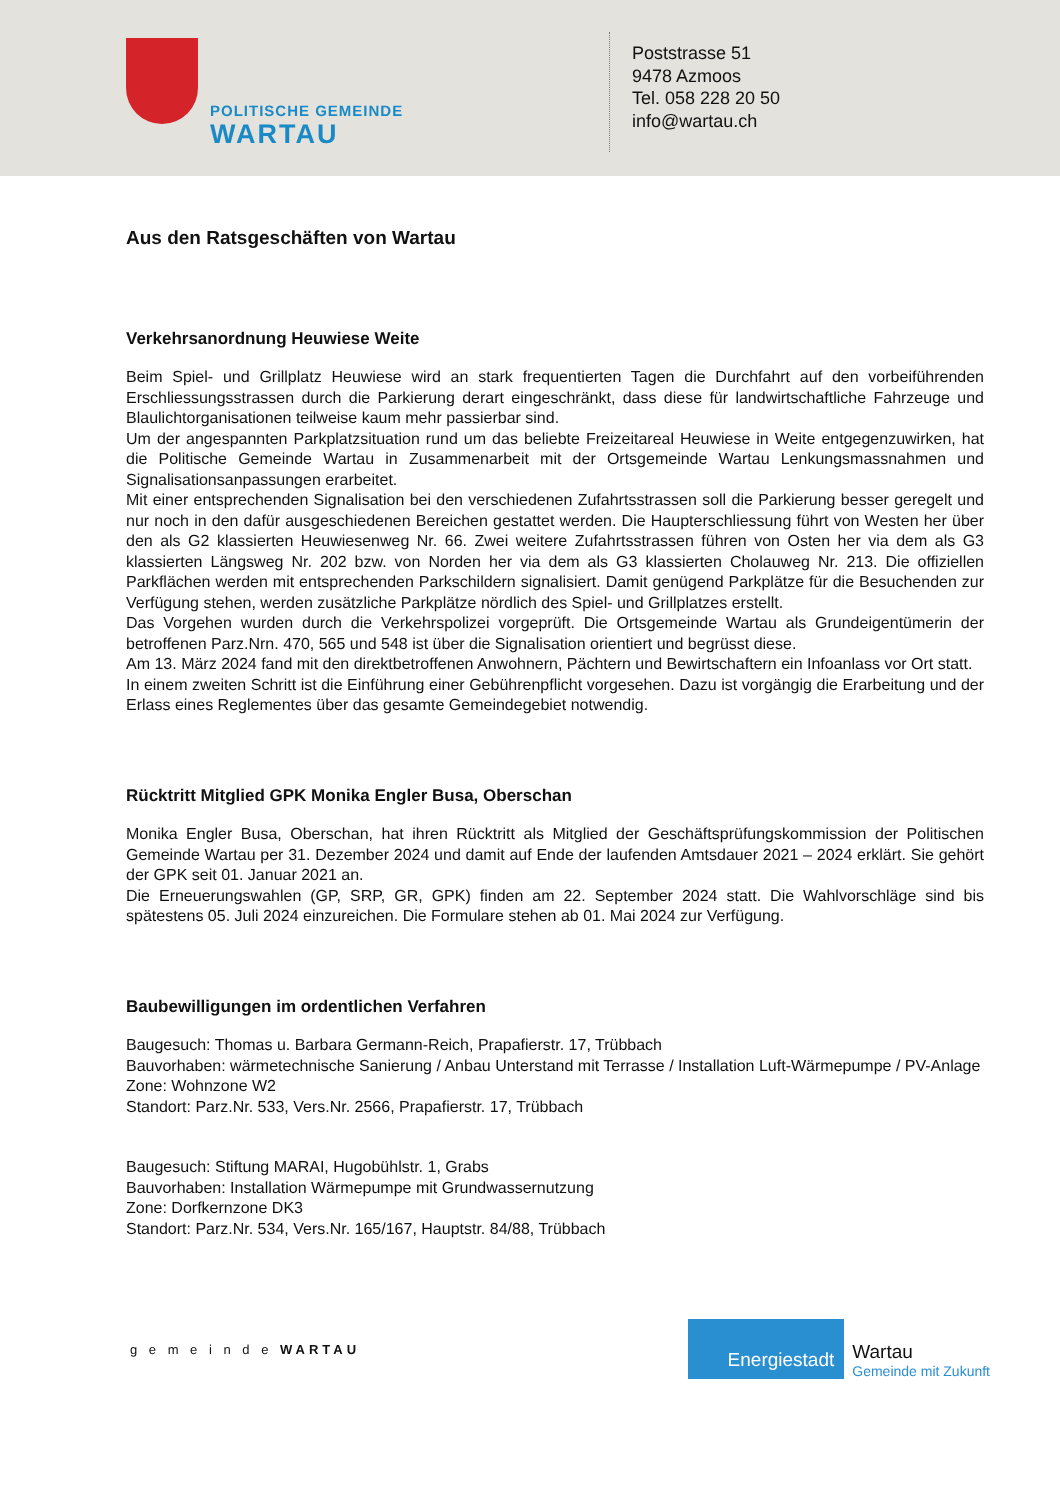POLITISCHE GEMEINDE
WARTAU
Poststrasse 51
9478 Azmoos
Tel. 058 228 20 50
info@wartau.ch
Aus den Ratsgeschäften von Wartau
Verkehrsanordnung Heuwiese Weite
Beim Spiel- und Grillplatz Heuwiese wird an stark frequentierten Tagen die Durchfahrt auf den vorbeiführenden Erschliessungsstrassen durch die Parkierung derart eingeschränkt, dass diese für landwirtschaftliche Fahrzeuge und Blaulichtorganisationen teilweise kaum mehr passierbar sind.
Um der angespannten Parkplatzsituation rund um das beliebte Freizeitareal Heuwiese in Weite entgegenzuwirken, hat die Politische Gemeinde Wartau in Zusammenarbeit mit der Ortsgemeinde Wartau Lenkungsmassnahmen und Signalisationsanpassungen erarbeitet.
Mit einer entsprechenden Signalisation bei den verschiedenen Zufahrtsstrassen soll die Parkierung besser geregelt und nur noch in den dafür ausgeschiedenen Bereichen gestattet werden. Die Haupterschliessung führt von Westen her über den als G2 klassierten Heuwiesenweg Nr. 66. Zwei weitere Zufahrtsstrassen führen von Osten her via dem als G3 klassierten Längsweg Nr. 202 bzw. von Norden her via dem als G3 klassierten Cholauweg Nr. 213. Die offiziellen Parkflächen werden mit entsprechenden Parkschildern signalisiert. Damit genügend Parkplätze für die Besuchenden zur Verfügung stehen, werden zusätzliche Parkplätze nördlich des Spiel- und Grillplatzes erstellt.
Das Vorgehen wurden durch die Verkehrspolizei vorgeprüft. Die Ortsgemeinde Wartau als Grundeigentümerin der betroffenen Parz.Nrn. 470, 565 und 548 ist über die Signalisation orientiert und begrüsst diese.
Am 13. März 2024 fand mit den direktbetroffenen Anwohnern, Pächtern und Bewirtschaftern ein Infoanlass vor Ort statt.
In einem zweiten Schritt ist die Einführung einer Gebührenpflicht vorgesehen. Dazu ist vorgängig die Erarbeitung und der Erlass eines Reglementes über das gesamte Gemeindegebiet notwendig.
Rücktritt Mitglied GPK Monika Engler Busa, Oberschan
Monika Engler Busa, Oberschan, hat ihren Rücktritt als Mitglied der Geschäftsprüfungskommission der Politischen Gemeinde Wartau per 31. Dezember 2024 und damit auf Ende der laufenden Amtsdauer 2021 – 2024 erklärt. Sie gehört der GPK seit 01. Januar 2021 an.
Die Erneuerungswahlen (GP, SRP, GR, GPK) finden am 22. September 2024 statt. Die Wahlvorschläge sind bis spätestens 05. Juli 2024 einzureichen. Die Formulare stehen ab 01. Mai 2024 zur Verfügung.
Baubewilligungen im ordentlichen Verfahren
Baugesuch: Thomas u. Barbara Germann-Reich, Prapafierstr. 17, Trübbach
Bauvorhaben: wärmetechnische Sanierung / Anbau Unterstand mit Terrasse / Installation Luft-Wärmepumpe / PV-Anlage
Zone: Wohnzone W2
Standort: Parz.Nr. 533, Vers.Nr. 2566, Prapafierstr. 17, Trübbach
Baugesuch: Stiftung MARAI, Hugobühlstr. 1, Grabs
Bauvorhaben: Installation Wärmepumpe mit Grundwassernutzung
Zone: Dorfkernzone DK3
Standort: Parz.Nr. 534, Vers.Nr. 165/167, Hauptstr. 84/88, Trübbach
g e m e i n d e WARTAU
Energiestadt
Wartau
Gemeinde mit Zukunft